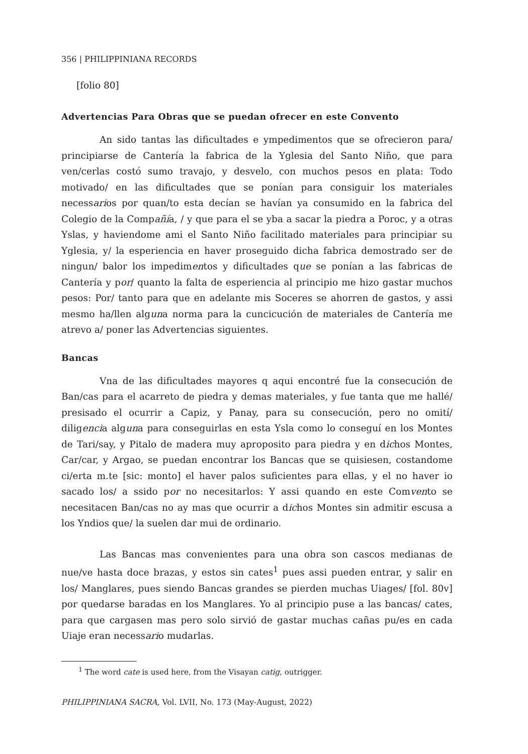356 | PHILIPPINIANA RECORDS
[folio 80]
Advertencias Para Obras que se puedan ofrecer en este Convento
An sido tantas las dificultades e ympedimentos que se ofrecieron para/ principiarse de Cantería la fabrica de la Yglesia del Santo Niño, que para ven/cerlas costó sumo travajo, y desvelo, con muchos pesos en plata: Todo motivado/ en las dificultades que se ponían para consiguir los materiales necessarios por quan/to esta decían se havían ya consumido en la fabrica del Colegio de la Compañía, / y que para el se yba a sacar la piedra a Poroc, y a otras Yslas, y haviendome ami el Santo Niño facilitado materiales para principiar su Yglesia, y/ la esperiencia en haver proseguido dicha fabrica demostrado ser de ningun/ balor los impedimentos y dificultades que se ponían a las fabricas de Cantería y por/ quanto la falta de esperiencia al principio me hizo gastar muchos pesos: Por/ tanto para que en adelante mis Soceres se ahorren de gastos, y assi mesmo ha/llen alguna norma para la cuncicución de materiales de Cantería me atrevo a/ poner las Advertencias siguientes.
Bancas
Vna de las dificultades mayores q aqui encontré fue la consecución de Ban/cas para el acarreto de piedra y demas materiales, y fue tanta que me hallé/ presisado el ocurrir a Capiz, y Panay, para su consecución, pero no omití/ diligencia alguna para conseguirlas en esta Ysla como lo conseguí en los Montes de Tari/say, y Pitalo de madera muy aproposito para piedra y en dichos Montes, Car/car, y Argao, se puedan encontrar los Bancas que se quisiesen, costandome ci/erta m.te [sic: monto] el haver palos suficientes para ellas, y el no haver io sacado los/ a ssido por no necesitarlos: Y assi quando en este Comvento se necesitacen Ban/cas no ay mas que ocurrir a dichos Montes sin admitir escusa a los Yndios que/ la suelen dar mui de ordinario.
Las Bancas mas convenientes para una obra son cascos medianas de nue/ve hasta doce brazas, y estos sin cates<sup>1</sup> pues assi pueden entrar, y salir en los/ Manglares, pues siendo Bancas grandes se pierden muchas Uiages/ [fol. 80v] por quedarse baradas en los Manglares. Yo al principio puse a las bancas/ cates, para que cargasen mas pero solo sirvió de gastar muchas cañas pu/es en cada Uiaje eran necessario mudarlas.
<sup>1</sup> The word cate is used here, from the Visayan catig, outrigger.
PHILIPPINIANA SACRA, Vol. LVII, No. 173 (May-August, 2022)